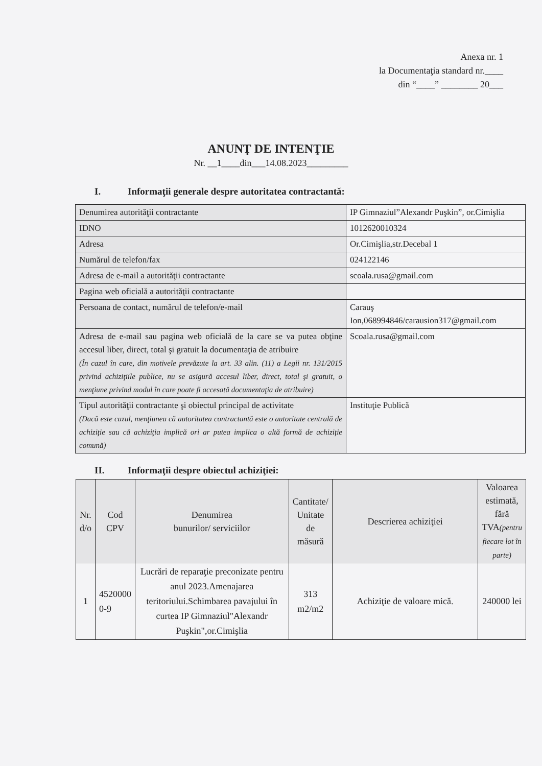Anexa nr. 1
la Documentaţia standard nr.____
din “____” ________ 20___
ANUNŢ DE INTENŢIE
Nr. __1____din___14.08.2023_________
I. Informaţii generale despre autoritatea contractantă:
| Denumirea autorităţii contractante | IP Gimnaziul”Alexandr Puşkin”, or.Cimişlia |
| IDNO | 1012620010324 |
| Adresa | Or.Cimişlia,str.Decebal 1 |
| Numărul de telefon/fax | 024122146 |
| Adresa de e-mail a autorităţii contractante | scoala.rusa@gmail.com |
| Pagina web oficială a autorităţii contractante | |
| Persoana de contact, numărul de telefon/e-mail | Carauş Ion,068994846/carausion317@gmail.com |
| Adresa de e-mail sau pagina web oficială de la care se va putea obţine accesul liber, direct, total şi gratuit la documentaţia de atribuire (În cazul în care, din motivele prevăzute la art. 33 alin. (11) a Legii nr. 131/2015 privind achiziţiile publice, nu se asigură accesul liber, direct, total şi gratuit, o menţiune privind modul în care poate fi accesată documentaţia de atribuire) | Scoala.rusa@gmail.com |
| Tipul autorităţii contractante şi obiectul principal de activitate (Dacă este cazul, menţiunea că autoritatea contractantă este o autoritate centrală de achiziţie sau că achiziţia implică ori ar putea implica o altă formă de achiziţie comună) | Instituţie Publică |
II. Informaţii despre obiectul achiziţiei:
| Nr. d/o | Cod CPV | Denumirea bunurilor/ serviciilor | Cantitate/ Unitate de măsură | Descrierea achiziţiei | Valoarea estimată, fără TVA (pentru fiecare lot în parte) |
| --- | --- | --- | --- | --- | --- |
| 1 | 4520000 0-9 | Lucrări de reparaţie preconizate pentru anul 2023.Amenajarea teritoriului.Schimbarea pavajului în curtea IP Gimnaziul"Alexandr Puşkin",or.Cimişlia | 313 m2/m2 | Achiziţie de valoare mică. | 240000 lei |